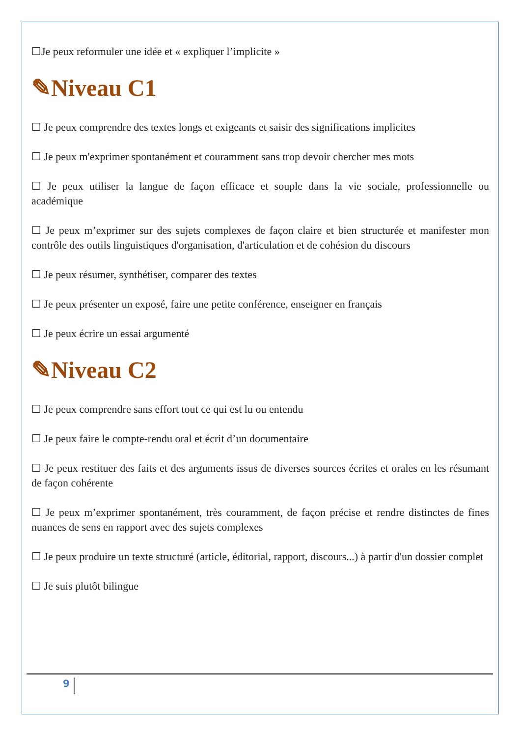☐Je peux reformuler une idée et « expliquer l’implicite »
✎Niveau C1
☐ Je peux comprendre des textes longs et exigeants et saisir des significations implicites
☐ Je peux m'exprimer spontanément et couramment sans trop devoir chercher mes mots
☐ Je peux utiliser la langue de façon efficace et souple dans la vie sociale, professionnelle ou académique
☐ Je peux m’exprimer sur des sujets complexes de façon claire et bien structurée et manifester mon contrôle des outils linguistiques d'organisation, d'articulation et de cohésion du discours
☐ Je peux résumer, synthétiser, comparer des textes
☐ Je peux présenter un exposé, faire une petite conférence, enseigner en français
☐ Je peux écrire un essai argumenté
✎Niveau C2
☐ Je peux comprendre sans effort tout ce qui est lu ou entendu
☐ Je peux faire le compte-rendu oral et écrit d’un documentaire
☐ Je peux restituer des faits et des arguments issus de diverses sources écrites et orales en les résumant de façon cohérente
☐ Je peux m’exprimer spontanément, très couramment, de façon précise et rendre distinctes de fines nuances de sens en rapport avec des sujets complexes
☐ Je peux produire un texte structuré (article, éditorial, rapport, discours...) à partir d'un dossier complet
☐ Je suis plutôt bilingue
9